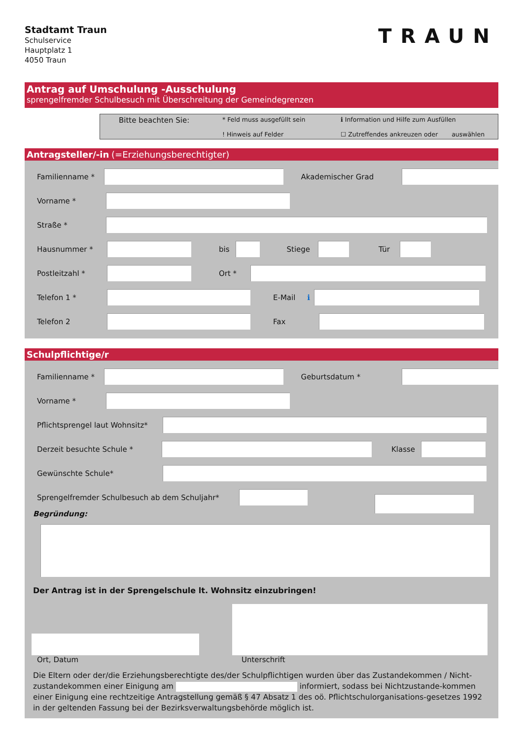Stadtamt Traun
Schulservice
Hauptplatz 1
4050 Traun
TRAUN
Antrag auf Umschulung -Ausschulung
sprengelfremder Schulbesuch mit Überschreitung der Gemeindegrenzen
Bitte beachten Sie:
* Feld muss ausgefüllt sein
! Hinweis auf Felder
ℹ Information und Hilfe zum Ausfüllen
☐ Zutreffendes ankreuzen oder auswählen
Antragsteller/-in (=Erziehungsberechtigter)
Familienname * Akademischer Grad
Vorname *
Straße *
Hausnummer * bis Stiege Tür
Postleitzahl * Ort *
Telefon 1 * E-Mail ℹ
Telefon 2 Fax
Schulpflichtige/r
Familienname * Geburtsdatum *
Vorname *
Pflichtsprengel laut Wohnsitz*
Derzeit besuchte Schule * Klasse
Gewünschte Schule*
Sprengelfremder Schulbesuch ab dem Schuljahr*
Begründung:
Der Antrag ist in der Sprengelschule lt. Wohnsitz einzubringen!
Ort, Datum Unterschrift
Die Eltern oder der/die Erziehungsberechtigte des/der Schulpflichtigen wurden über das Zustandekommen / Nicht-zustandekommen einer Einigung am informiert, sodass bei Nichtzustande-kommen einer Einigung eine rechtzeitige Antragstellung gemäß § 47 Absatz 1 des oö. Pflichtschulorganisations-gesetzes 1992 in der geltenden Fassung bei der Bezirksverwaltungsbehörde möglich ist.